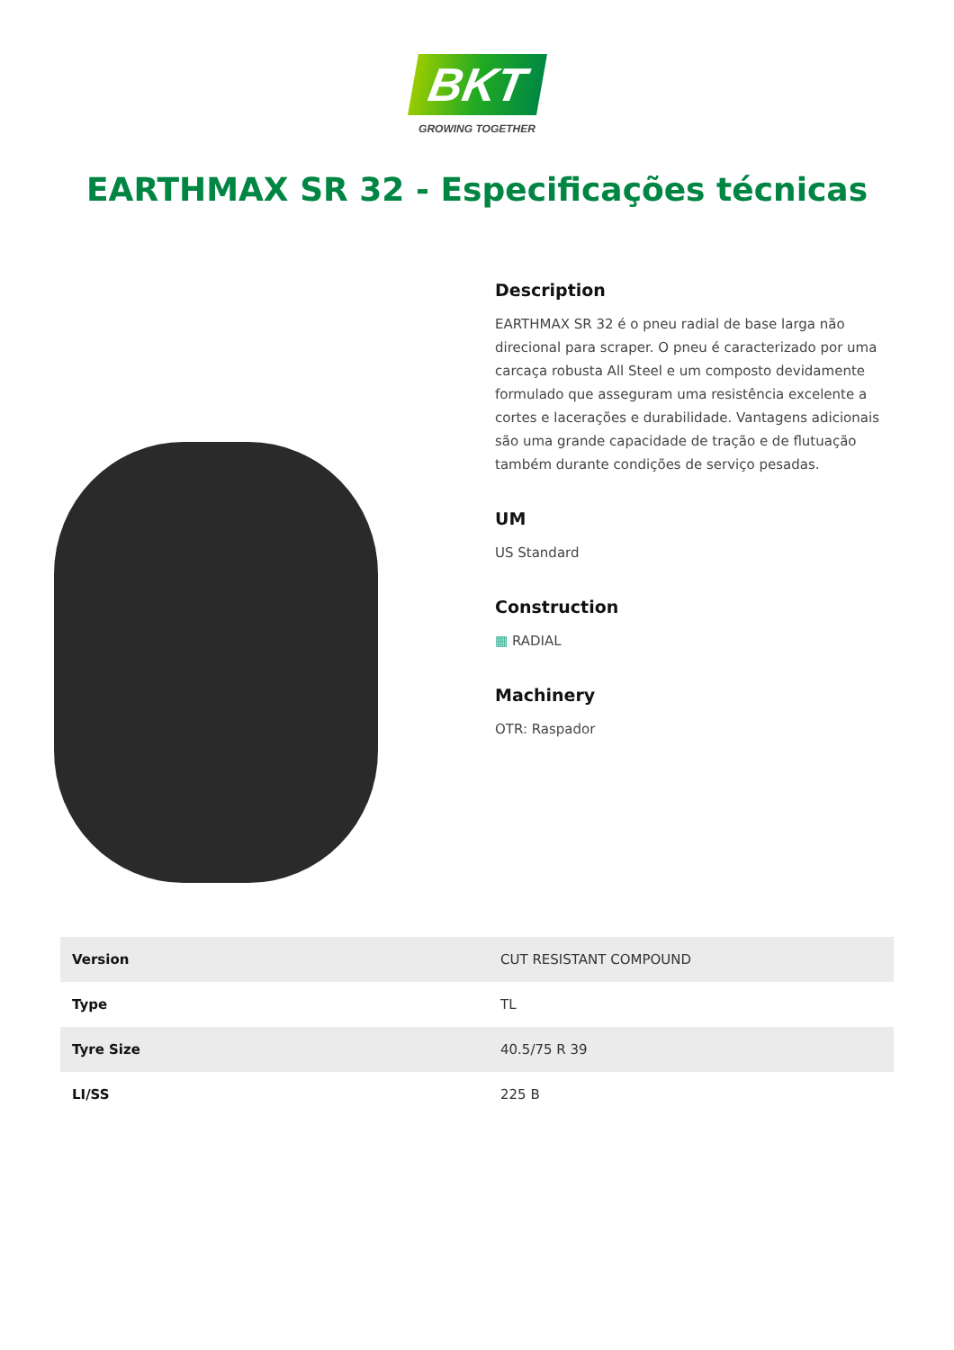BKT
GROWING TOGETHER
EARTHMAX SR 32 - Especificações técnicas
Description
EARTHMAX SR 32 é o pneu radial de base larga não direcional para scraper. O pneu é caracterizado por uma carcaça robusta All Steel e um composto devidamente formulado que asseguram uma resistência excelente a cortes e lacerações e durabilidade. Vantagens adicionais são uma grande capacidade de tração e de flutuação também durante condições de serviço pesadas.
UM
US Standard
Construction
▦ RADIAL
Machinery
OTR: Raspador
| Version | CUT RESISTANT COMPOUND |
| Type | TL |
| Tyre Size | 40.5/75 R 39 |
| LI/SS | 225 B |